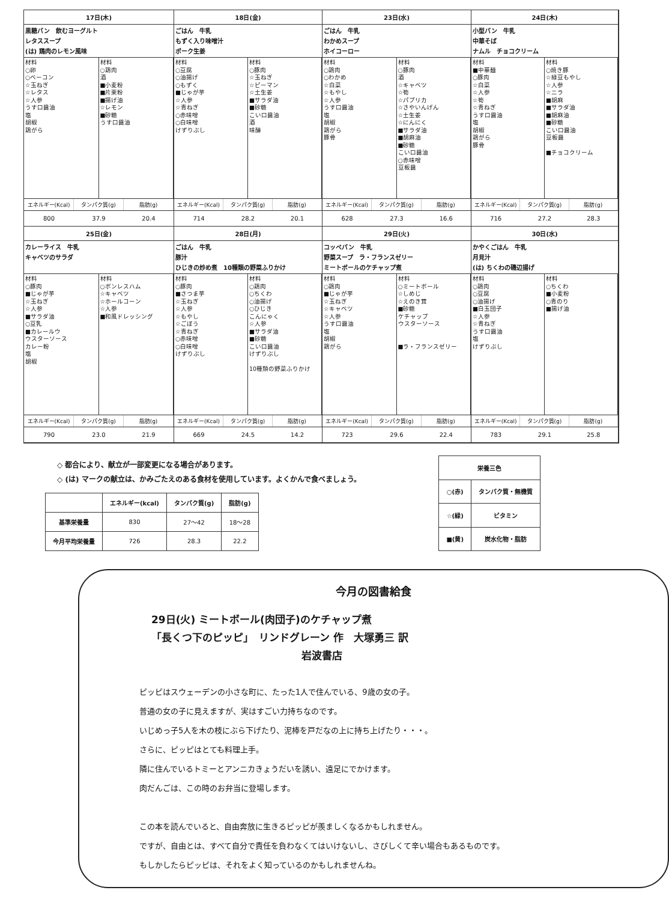17日(木)
黒糖パン　飲むヨーグルト
レタススープ
(は) 鶏肉のレモン風味
材料 ○卵 ○ベーコン ☆玉ねぎ ☆レタス ☆人参 うす口醤油 塩 胡椒 鶏がら
材料 ○鶏肉 酒 ■小麦粉 ■片栗粉 ■揚げ油 ☆レモン ■砂糖 うす口醤油
エネルギー(Kcal) タンパク質(g) 脂肪(g)
800 37.9 20.4
18日(金)
ごはん　牛乳
もずく入り味噌汁
ポーク生姜
材料 ○豆腐 ○油揚げ ○もずく ■じゃが芋 ☆人参 ☆青ねぎ ○赤味噌 ○白味噌 けずりぶし
材料 ○豚肉 ☆玉ねぎ ☆ピーマン ☆土生姜 ■サラダ油 ■砂糖 こい口醤油 酒 味醂
エネルギー(Kcal) タンパク質(g) 脂肪(g)
714 28.2 20.1
23日(水)
ごはん　牛乳
わかめスープ
ホイコーロー
材料 ○鶏肉 ○わかめ ☆白菜 ☆もやし ☆人参 うす口醤油 塩 胡椒 鶏がら 豚骨
材料 ○豚肉 酒 ☆キャベツ ☆筍 ☆パプリカ ☆さやいんげん ☆土生姜 ☆にんにく ■サラダ油 ■胡麻油 ■砂糖 こい口醤油 ○赤味噌 豆板醤
エネルギー(Kcal) タンパク質(g) 脂肪(g)
628 27.3 16.6
24日(木)
小型パン　牛乳
中華そば
ナムル　チョコクリーム
材料 ■中華麺 ○豚肉 ☆白菜 ☆人参 ☆筍 ☆青ねぎ うす口醤油 塩 胡椒 鶏がら 豚骨
材料 ○焼き豚 ☆緑豆もやし ☆人参 ☆ニラ ■胡麻 ■サラダ油 ■胡麻油 ■砂糖 こい口醤油 豆板醤 ■チョコクリーム
エネルギー(Kcal) タンパク質(g) 脂肪(g)
716 27.2 28.3
25日(金)
カレーライス　牛乳
キャベツのサラダ
材料 ○豚肉 ■じゃが芋 ☆玉ねぎ ☆人参 ■サラダ油 ○豆乳 ■カレールウ ウスターソース カレー粉 塩 胡椒
材料 ○ボンレスハム ☆キャベツ ☆ホールコーン ☆人参 ■和風ドレッシング
エネルギー(Kcal) タンパク質(g) 脂肪(g)
790 23.0 21.9
28日(月)
ごはん　牛乳
豚汁
ひじきの炒め煮　10種類の野菜ふりかけ
材料 ○豚肉 ■さつま芋 ☆玉ねぎ ☆人参 ☆もやし ☆ごぼう ☆青ねぎ ○赤味噌 ○白味噌 けずりぶし
材料 ○鶏肉 ○ちくわ ○油揚げ ○ひじき こんにゃく ☆人参 ■サラダ油 ■砂糖 こい口醤油 けずりぶし 10種類の野菜ふりかけ
エネルギー(Kcal) タンパク質(g) 脂肪(g)
669 24.5 14.2
29日(火)
コッペパン　牛乳
野菜スープ　ラ・フランスゼリー
ミートボールのケチャップ煮
材料 ○鶏肉 ■じゃが芋 ☆玉ねぎ ☆キャベツ ☆人参 うす口醤油 塩 胡椒 鶏がら
材料 ○ミートボール ☆しめじ ☆えのき茸 ■砂糖 ケチャップ ウスターソース ■ラ・フランスゼリー
エネルギー(Kcal) タンパク質(g) 脂肪(g)
723 29.6 22.4
30日(水)
かやくごはん　牛乳
月見汁
(は) ちくわの磯辺揚げ
材料 ○鶏肉 ○豆腐 ○油揚げ ■白玉団子 ☆人参 ☆青ねぎ うす口醤油 塩 けずりぶし
材料 ○ちくわ ■小麦粉 ○青のり ■揚げ油
エネルギー(Kcal) タンパク質(g) 脂肪(g)
783 29.1 25.8
◇ 都合により、献立が一部変更になる場合があります。
◇ (は) マークの献立は、かみごたえのある食材を使用しています。よくかんで食べましょう。
| | エネルギー(kcal) | タンパク質(g) | 脂肪(g) |
| --- | --- | --- | --- |
| 基準栄養量 | 830 | 27～42 | 18～28 |
| 今月平均栄養量 | 726 | 28.3 | 22.2 |
| 栄養三色 | |
| --- | --- |
| ○(赤) | タンパク質・無機質 |
| ☆(緑) | ビタミン |
| ■(黄) | 炭水化物・脂肪 |
今月の図書給食
29日(火) ミートボール(肉団子)のケチャップ煮
「長くつ下のピッピ」　リンドグレーン 作　大塚勇三 訳
岩波書店
ピッピはスウェーデンの小さな町に、たった1人で住んでいる、9歳の女の子。
普通の女の子に見えますが、実はすごい力持ちなのです。
いじめっ子5人を木の枝にぶら下げたり、泥棒を戸だなの上に持ち上げたり・・・。
さらに、ピッピはとても料理上手。
隣に住んでいるトミーとアンニカきょうだいを誘い、遠足にでかけます。
肉だんごは、この時のお弁当に登場します。
この本を読んでいると、自由奔放に生きるピッピが羨ましくなるかもしれません。
ですが、自由とは、すべて自分で責任を負わなくてはいけないし、さびしくて辛い場合もあるものです。
もしかしたらピッピは、それをよく知っているのかもしれませんね。